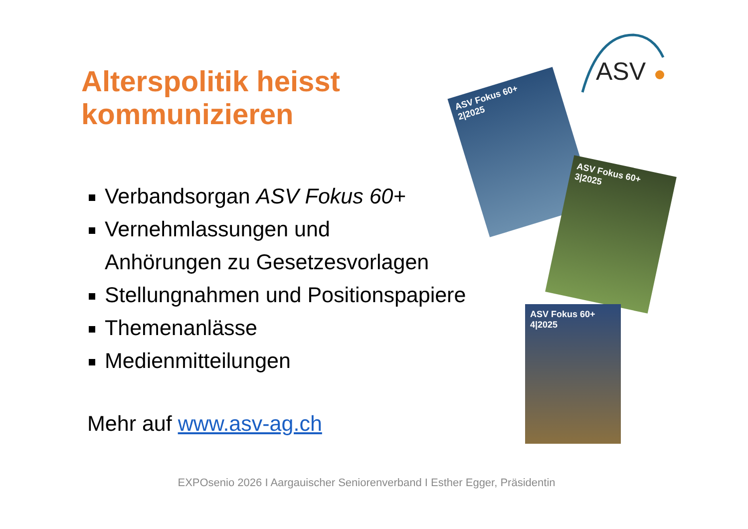Alterspolitik heisst
kommunizieren
Verbandsorgan ASV Fokus 60+
Vernehmlassungen und
Anhörungen zu Gesetzesvorlagen
Stellungnahmen und Positionspapiere
Themenanlässe
Medienmitteilungen
Mehr auf www.asv-ag.ch
ASV
ASV Fokus 60+
2|2025
ASV Fokus 60+
3|2025
ASV Fokus 60+
4|2025
EXPOsenio 2026 I Aargauischer Seniorenverband I Esther Egger, Präsidentin